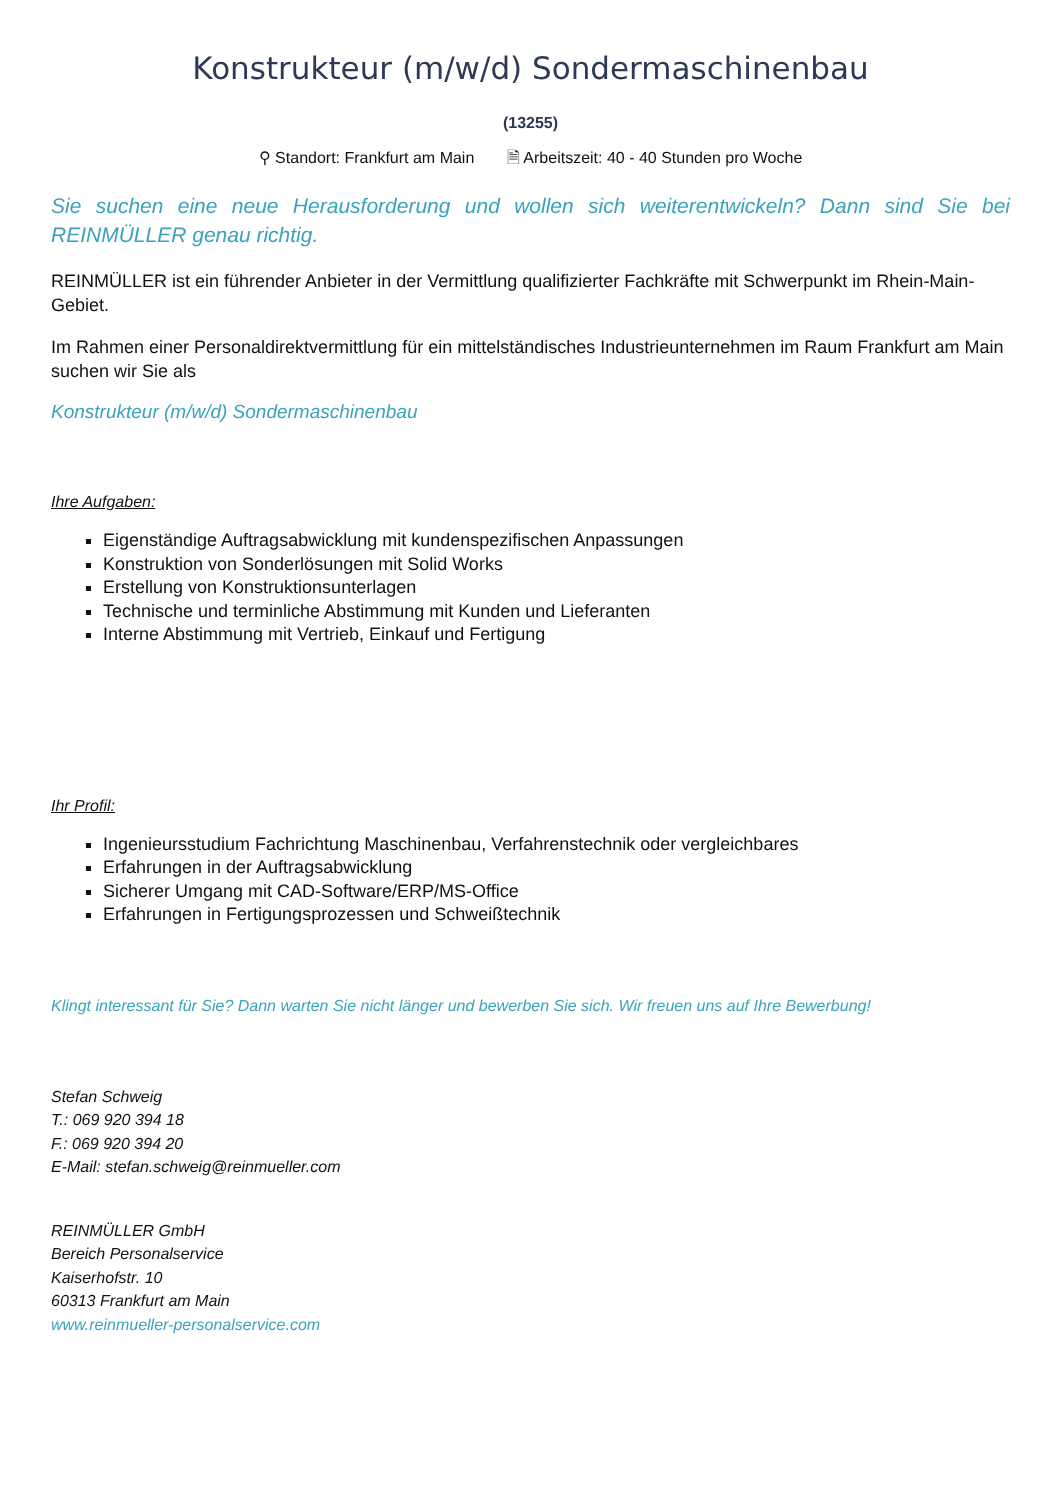Konstrukteur (m/w/d) Sondermaschinenbau
(13255)
⚲ Standort: Frankfurt am Main 🗎 Arbeitszeit: 40 - 40 Stunden pro Woche
Sie suchen eine neue Herausforderung und wollen sich weiterentwickeln? Dann sind Sie bei REINMÜLLER genau richtig.
REINMÜLLER ist ein führender Anbieter in der Vermittlung qualifizierter Fachkräfte mit Schwerpunkt im Rhein-Main-Gebiet.
Im Rahmen einer Personaldirektvermittlung für ein mittelständisches Industrieunternehmen im Raum Frankfurt am Main suchen wir Sie als
Konstrukteur (m/w/d) Sondermaschinenbau
Ihre Aufgaben:
Eigenständige Auftragsabwicklung mit kundenspezifischen Anpassungen
Konstruktion von Sonderlösungen mit Solid Works
Erstellung von Konstruktionsunterlagen
Technische und terminliche Abstimmung mit Kunden und Lieferanten
Interne Abstimmung mit Vertrieb, Einkauf und Fertigung
Ihr Profil:
Ingenieursstudium Fachrichtung Maschinenbau, Verfahrenstechnik oder vergleichbares
Erfahrungen in der Auftragsabwicklung
Sicherer Umgang mit CAD-Software/ERP/MS-Office
Erfahrungen in Fertigungsprozessen und Schweißtechnik
Klingt interessant für Sie? Dann warten Sie nicht länger und bewerben Sie sich. Wir freuen uns auf Ihre Bewerbung!
Stefan Schweig
T.: 069 920 394 18
F.: 069 920 394 20
E-Mail: stefan.schweig@reinmueller.com
REINMÜLLER GmbH
Bereich Personalservice
Kaiserhofstr. 10
60313 Frankfurt am Main
www.reinmueller-personalservice.com